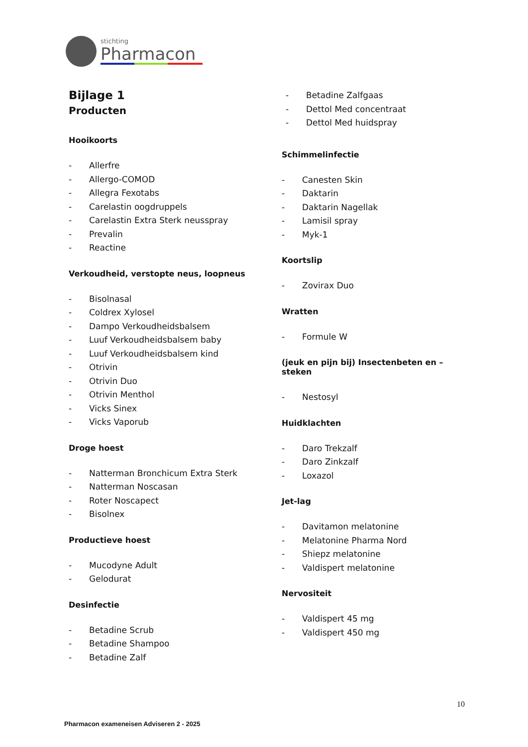stichting
Pharmacon
Bijlage 1
Producten
Hooikoorts
- Allerfre
- Allergo-COMOD
- Allegra Fexotabs
- Carelastin oogdruppels
- Carelastin Extra Sterk neusspray
- Prevalin
- Reactine
Verkoudheid, verstopte neus, loopneus
- Bisolnasal
- Coldrex Xylosel
- Dampo Verkoudheidsbalsem
- Luuf Verkoudheidsbalsem baby
- Luuf Verkoudheidsbalsem kind
- Otrivin
- Otrivin Duo
- Otrivin Menthol
- Vicks Sinex
- Vicks Vaporub
Droge hoest
- Natterman Bronchicum Extra Sterk
- Natterman Noscasan
- Roter Noscapect
- Bisolnex
Productieve hoest
- Mucodyne Adult
- Gelodurat
Desinfectie
- Betadine Scrub
- Betadine Shampoo
- Betadine Zalf
- Betadine Zalfgaas
- Dettol Med concentraat
- Dettol Med huidspray
Schimmelinfectie
- Canesten Skin
- Daktarin
- Daktarin Nagellak
- Lamisil spray
- Myk-1
Koortslip
- Zovirax Duo
Wratten
- Formule W
(jeuk en pijn bij) Insectenbeten en –steken
- Nestosyl
Huidklachten
- Daro Trekzalf
- Daro Zinkzalf
- Loxazol
Jet-lag
- Davitamon melatonine
- Melatonine Pharma Nord
- Shiepz melatonine
- Valdispert melatonine
Nervositeit
- Valdispert 45 mg
- Valdispert 450 mg
10
Pharmacon exameneisen Adviseren 2 - 2025